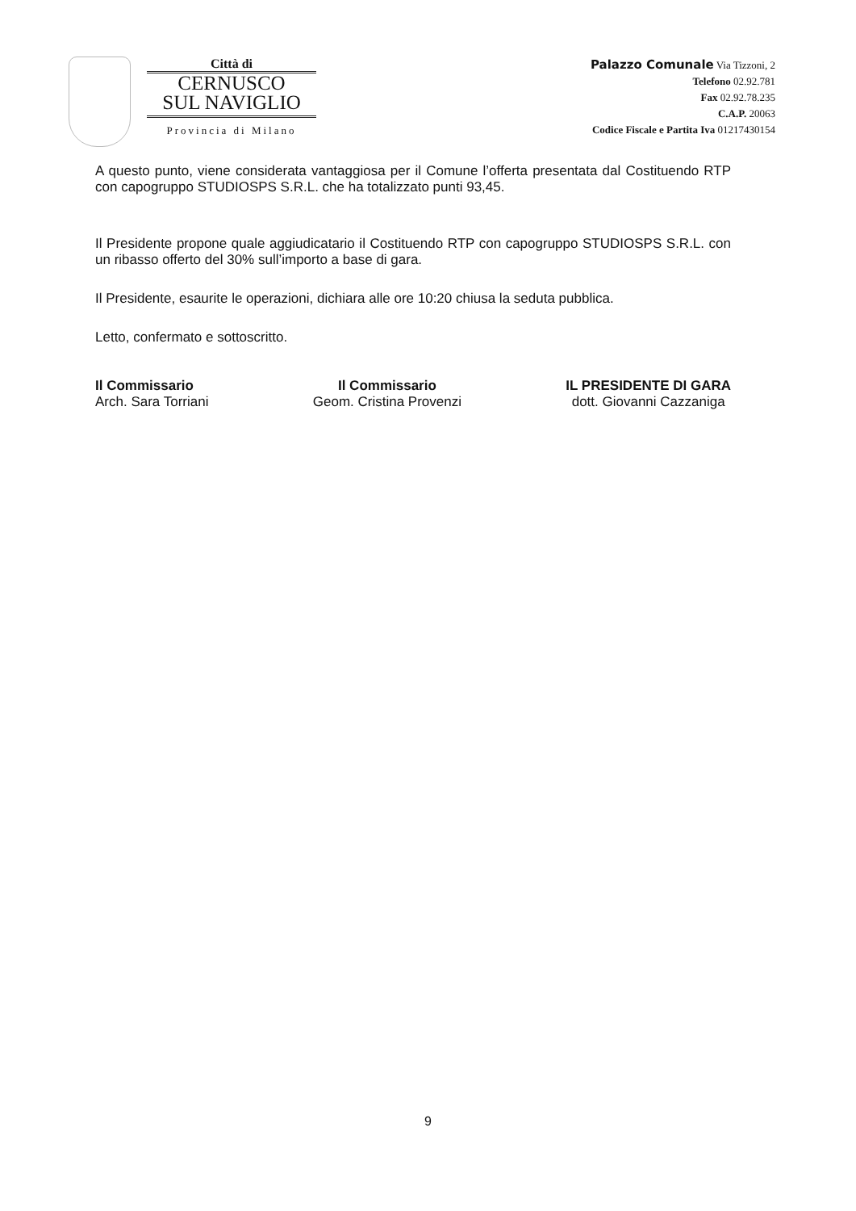Città di
CERNUSCO
SUL NAVIGLIO
Provincia di Milano
Palazzo Comunale Via Tizzoni, 2
Telefono 02.92.781
Fax 02.92.78.235
C.A.P. 20063
Codice Fiscale e Partita Iva 01217430154
A questo punto, viene considerata vantaggiosa per il Comune l’offerta presentata dal Costituendo RTP con capogruppo STUDIOSPS S.R.L. che ha totalizzato punti 93,45.
Il Presidente propone quale aggiudicatario il Costituendo RTP con capogruppo STUDIOSPS S.R.L. con un ribasso offerto del 30% sull’importo a base di gara.
Il Presidente, esaurite le operazioni, dichiara alle ore 10:20 chiusa la seduta pubblica.
Letto, confermato e sottoscritto.
Il Commissario
Arch. Sara Torriani
Il Commissario
Geom. Cristina Provenzi
IL PRESIDENTE DI GARA
dott. Giovanni Cazzaniga
9